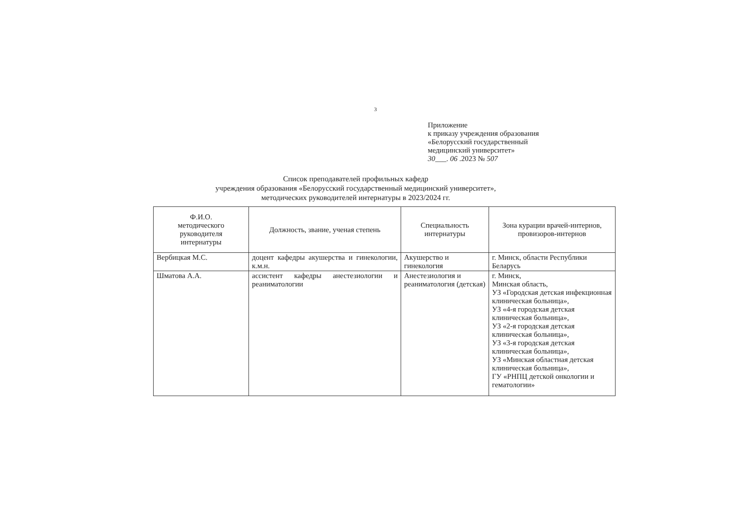3
Приложение
к приказу учреждения образования
«Белорусский государственный
медицинский университет»
30___. 06 .2023 № 507
Список преподавателей профильных кафедр
учреждения образования «Белорусский государственный медицинский университет»,
методических руководителей интернатуры в 2023/2024 гг.
| Ф.И.О. методического руководителя интернатуры | Должность, звание, ученая степень | Специальность интернатуры | Зона курации врачей-интернов, провизоров-интернов |
| --- | --- | --- | --- |
| Вербицкая М.С. | доцент кафедры акушерства и гинекологии, к.м.н. | Акушерство и гинекология | г. Минск, области Республики Беларусь |
| Шматова А.А. | ассистент кафедры анестезиологии и реаниматологии | Анестезиология и реаниматология (детская) | г. Минск, Минская область, УЗ «Городская детская инфекционная клиническая больница», УЗ «4-я городская детская клиническая больница», УЗ «2-я городская детская клиническая больница», УЗ «3-я городская детская клиническая больница», УЗ «Минская областная детская клиническая больница», ГУ «РНПЦ детской онкологии и гематологии» |